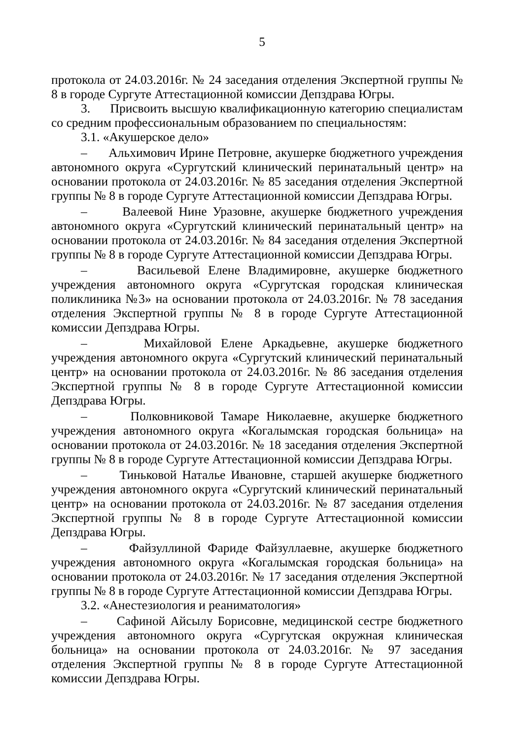5
протокола от 24.03.2016г. № 24 заседания отделения Экспертной группы № 8 в городе Сургуте Аттестационной комиссии Депздрава Югры.
3. Присвоить высшую квалификационную категорию специалистам со средним профессиональным образованием по специальностям:
3.1. «Акушерское дело»
– Альхимович Ирине Петровне, акушерке бюджетного учреждения автономного округа «Сургутский клинический перинатальный центр» на основании протокола от 24.03.2016г. № 85 заседания отделения Экспертной группы № 8 в городе Сургуте Аттестационной комиссии Депздрава Югры.
– Валеевой Нине Уразовне, акушерке бюджетного учреждения автономного округа «Сургутский клинический перинатальный центр» на основании протокола от 24.03.2016г. № 84 заседания отделения Экспертной группы № 8 в городе Сургуте Аттестационной комиссии Депздрава Югры.
– Васильевой Елене Владимировне, акушерке бюджетного учреждения автономного округа «Сургутская городская клиническая поликлиника №3» на основании протокола от 24.03.2016г. № 78 заседания отделения Экспертной группы № 8 в городе Сургуте Аттестационной комиссии Депздрава Югры.
– Михайловой Елене Аркадьевне, акушерке бюджетного учреждения автономного округа «Сургутский клинический перинатальный центр» на основании протокола от 24.03.2016г. № 86 заседания отделения Экспертной группы № 8 в городе Сургуте Аттестационной комиссии Депздрава Югры.
– Полковниковой Тамаре Николаевне, акушерке бюджетного учреждения автономного округа «Когалымская городская больница» на основании протокола от 24.03.2016г. № 18 заседания отделения Экспертной группы № 8 в городе Сургуте Аттестационной комиссии Депздрава Югры.
– Тиньковой Наталье Ивановне, старшей акушерке бюджетного учреждения автономного округа «Сургутский клинический перинатальный центр» на основании протокола от 24.03.2016г. № 87 заседания отделения Экспертной группы № 8 в городе Сургуте Аттестационной комиссии Депздрава Югры.
– Файзуллиной Фариде Файзуллаевне, акушерке бюджетного учреждения автономного округа «Когалымская городская больница» на основании протокола от 24.03.2016г. № 17 заседания отделения Экспертной группы № 8 в городе Сургуте Аттестационной комиссии Депздрава Югры.
3.2. «Анестезиология и реаниматология»
– Сафиной Айсылу Борисовне, медицинской сестре бюджетного учреждения автономного округа «Сургутская окружная клиническая больница» на основании протокола от 24.03.2016г. № 97 заседания отделения Экспертной группы № 8 в городе Сургуте Аттестационной комиссии Депздрава Югры.